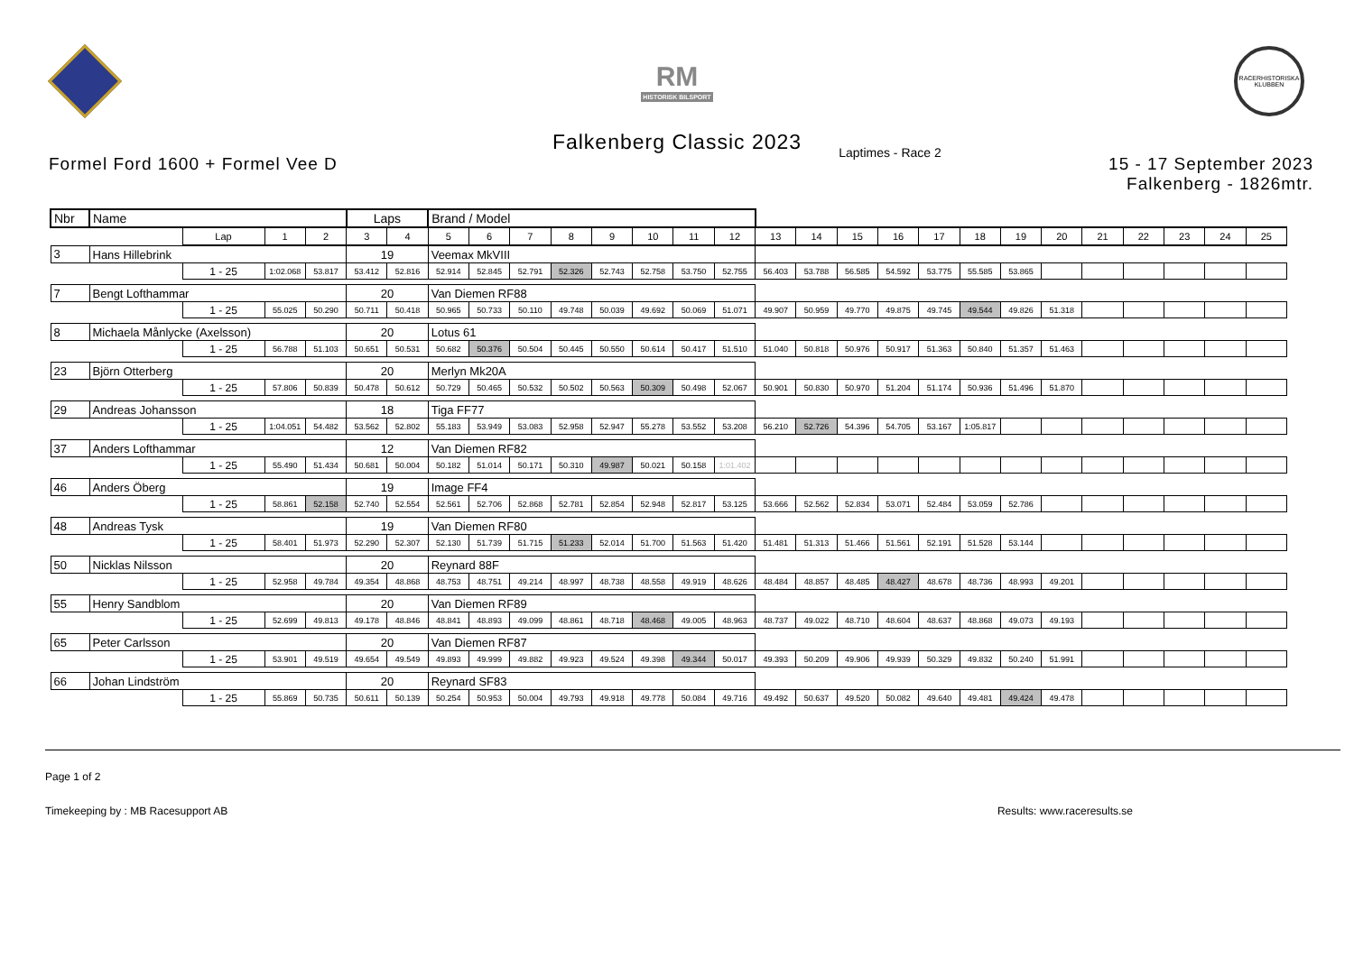RM
HISTORISK BILSPORT
RACERHISTORISKA KLUBBEN
Falkenberg Classic 2023
Formel Ford 1600 + Formel Vee D
Laptimes - Race 2
15 - 17 September 2023
Falkenberg - 1826mtr.
| Nbr | Name | | | | Laps | | Brand / Model | | | | | | | | | | | | | | | | | | | | |
| | | Lap | 1 | 2 | 3 | 4 | 5 | 6 | 7 | 8 | 9 | 10 | 11 | 12 | 13 | 14 | 15 | 16 | 17 | 18 | 19 | 20 | 21 | 22 | 23 | 24 | 25 |
| 3 | Hans Hillebrink | | | | 19 | | Veemax MkVIII | | | | | | | | | | | | | | | | | | | | |
| | | 1 - 25 | 1:02.068 | 53.817 | 53.412 | 52.816 | 52.914 | 52.845 | 52.791 | 52.326 | 52.743 | 52.758 | 53.750 | 52.755 | 56.403 | 53.788 | 56.585 | 54.592 | 53.775 | 55.585 | 53.865 | | | | | | |
| 7 | Bengt Lofthammar | | | | 20 | | Van Diemen RF88 | | | | | | | | | | | | | | | | | | | | |
| | | 1 - 25 | 55.025 | 50.290 | 50.711 | 50.418 | 50.965 | 50.733 | 50.110 | 49.748 | 50.039 | 49.692 | 50.069 | 51.071 | 49.907 | 50.959 | 49.770 | 49.875 | 49.745 | 49.544 | 49.826 | 51.318 | | | | | |
| 8 | Michaela Månlycke (Axelsson) | | | | 20 | | Lotus 61 | | | | | | | | | | | | | | | | | | | | |
| | | 1 - 25 | 56.788 | 51.103 | 50.651 | 50.531 | 50.682 | 50.376 | 50.504 | 50.445 | 50.550 | 50.614 | 50.417 | 51.510 | 51.040 | 50.818 | 50.976 | 50.917 | 51.363 | 50.840 | 51.357 | 51.463 | | | | | |
| 23 | Björn Otterberg | | | | 20 | | Merlyn Mk20A | | | | | | | | | | | | | | | | | | | | |
| | | 1 - 25 | 57.806 | 50.839 | 50.478 | 50.612 | 50.729 | 50.465 | 50.532 | 50.502 | 50.563 | 50.309 | 50.498 | 52.067 | 50.901 | 50.830 | 50.970 | 51.204 | 51.174 | 50.936 | 51.496 | 51.870 | | | | | |
| 29 | Andreas Johansson | | | | 18 | | Tiga FF77 | | | | | | | | | | | | | | | | | | | | |
| | | 1 - 25 | 1:04.051 | 54.482 | 53.562 | 52.802 | 55.183 | 53.949 | 53.083 | 52.958 | 52.947 | 55.278 | 53.552 | 53.208 | 56.210 | 52.726 | 54.396 | 54.705 | 53.167 | 1:05.817 | | | | | | | |
| 37 | Anders Lofthammar | | | | 12 | | Van Diemen RF82 | | | | | | | | | | | | | | | | | | | | |
| | | 1 - 25 | 55.490 | 51.434 | 50.681 | 50.004 | 50.182 | 51.014 | 50.171 | 50.310 | 49.987 | 50.021 | 50.158 | 1:01.402 | | | | | | | | | | | | | |
| 46 | Anders Öberg | | | | 19 | | Image FF4 | | | | | | | | | | | | | | | | | | | | |
| | | 1 - 25 | 58.861 | 52.158 | 52.740 | 52.554 | 52.561 | 52.706 | 52.868 | 52.781 | 52.854 | 52.948 | 52.817 | 53.125 | 53.666 | 52.562 | 52.834 | 53.071 | 52.484 | 53.059 | 52.786 | | | | | | |
| 48 | Andreas Tysk | | | | 19 | | Van Diemen RF80 | | | | | | | | | | | | | | | | | | | | |
| | | 1 - 25 | 58.401 | 51.973 | 52.290 | 52.307 | 52.130 | 51.739 | 51.715 | 51.233 | 52.014 | 51.700 | 51.563 | 51.420 | 51.481 | 51.313 | 51.466 | 51.561 | 52.191 | 51.528 | 53.144 | | | | | | |
| 50 | Nicklas Nilsson | | | | 20 | | Reynard 88F | | | | | | | | | | | | | | | | | | | | |
| | | 1 - 25 | 52.958 | 49.784 | 49.354 | 48.868 | 48.753 | 48.751 | 49.214 | 48.997 | 48.738 | 48.558 | 49.919 | 48.626 | 48.484 | 48.857 | 48.485 | 48.427 | 48.678 | 48.736 | 48.993 | 49.201 | | | | | |
| 55 | Henry Sandblom | | | | 20 | | Van Diemen RF89 | | | | | | | | | | | | | | | | | | | | |
| | | 1 - 25 | 52.699 | 49.813 | 49.178 | 48.846 | 48.841 | 48.893 | 49.099 | 48.861 | 48.718 | 48.468 | 49.005 | 48.963 | 48.737 | 49.022 | 48.710 | 48.604 | 48.637 | 48.868 | 49.073 | 49.193 | | | | | |
| 65 | Peter Carlsson | | | | 20 | | Van Diemen RF87 | | | | | | | | | | | | | | | | | | | | |
| | | 1 - 25 | 53.901 | 49.519 | 49.654 | 49.549 | 49.893 | 49.999 | 49.882 | 49.923 | 49.524 | 49.398 | 49.344 | 50.017 | 49.393 | 50.209 | 49.906 | 49.939 | 50.329 | 49.832 | 50.240 | 51.991 | | | | | |
| 66 | Johan Lindström | | | | 20 | | Reynard SF83 | | | | | | | | | | | | | | | | | | | | |
| | | 1 - 25 | 55.869 | 50.735 | 50.611 | 50.139 | 50.254 | 50.953 | 50.004 | 49.793 | 49.918 | 49.778 | 50.084 | 49.716 | 49.492 | 50.637 | 49.520 | 50.082 | 49.640 | 49.481 | 49.424 | 49.478 | | | | | |
Page 1 of 2
Timekeeping by : MB Racesupport AB Results: www.raceresults.se